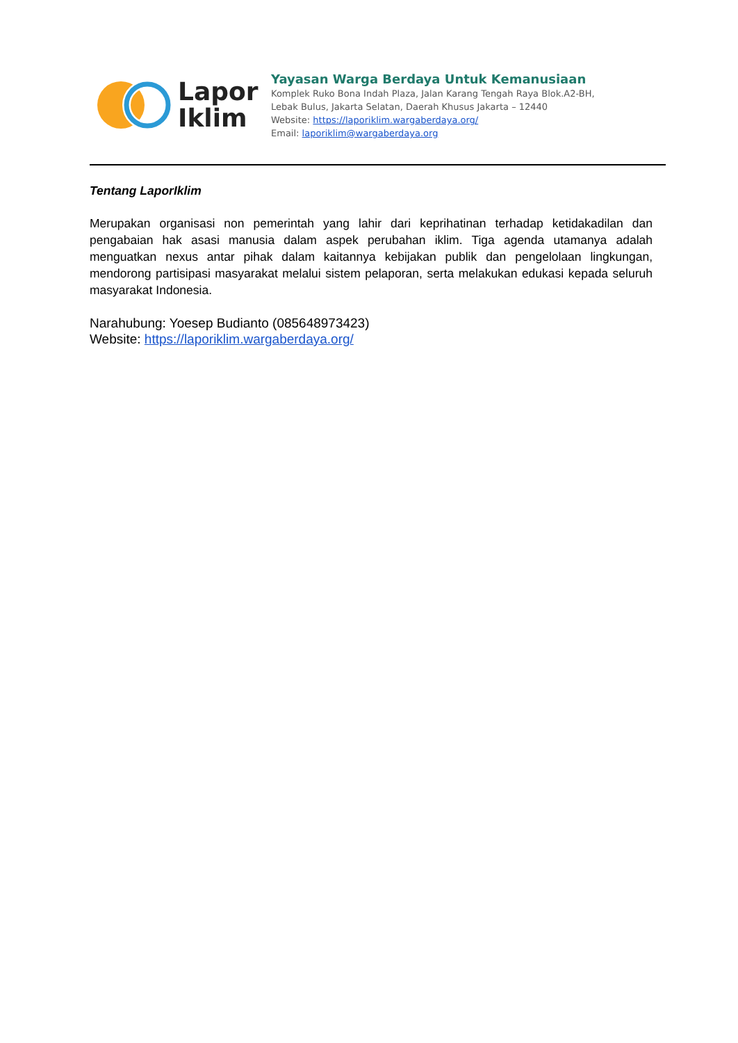Lapor
Iklim
Yayasan Warga Berdaya Untuk Kemanusiaan
Komplek Ruko Bona Indah Plaza, Jalan Karang Tengah Raya Blok.A2-BH,
Lebak Bulus, Jakarta Selatan, Daerah Khusus Jakarta – 12440
Website: https://laporiklim.wargaberdaya.org/
Email: laporiklim@wargaberdaya.org
Tentang LaporIklim
Merupakan organisasi non pemerintah yang lahir dari keprihatinan terhadap ketidakadilan dan pengabaian hak asasi manusia dalam aspek perubahan iklim. Tiga agenda utamanya adalah menguatkan nexus antar pihak dalam kaitannya kebijakan publik dan pengelolaan lingkungan, mendorong partisipasi masyarakat melalui sistem pelaporan, serta melakukan edukasi kepada seluruh masyarakat Indonesia.
Narahubung: Yoesep Budianto (085648973423)
Website: https://laporiklim.wargaberdaya.org/